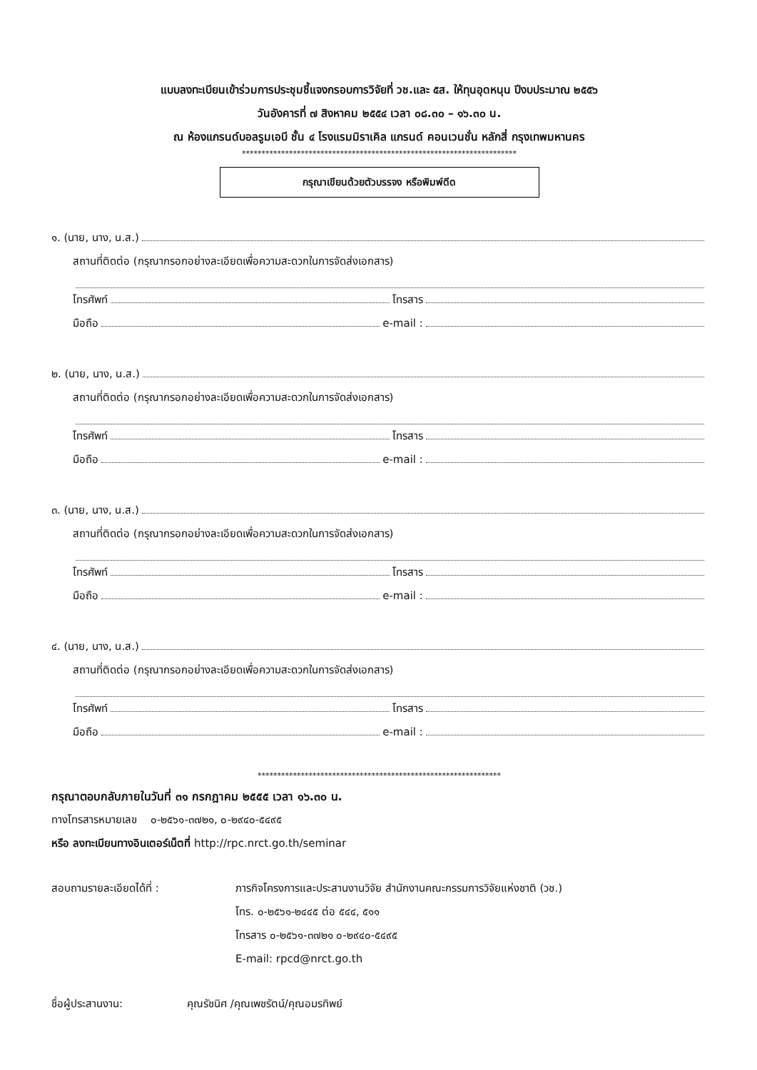แบบลงทะเบียนเข้าร่วมการประชุมชี้แจงกรอบการวิจัยที่ วช.และ ๕ส. ให้ทุนอุดหนุน ปีงบประมาณ ๒๕๕๖
วันอังคารที่ ๗ สิงหาคม ๒๕๕๔ เวลา ๐๘.๓๐ – ๑๖.๓๐ น.
ณ ห้องแกรนด์บอลรูมเอบี ชั้น ๔ โรงแรมมิราเคิล แกรนด์ คอนเวนชั่น หลักสี่ กรุงเทพมหานคร
**********************************************************************
กรุณาเขียนด้วยตัวบรรจง หรือพิมพ์ดีด
๑. (นาย, นาง, น.ส.)
สถานที่ติดต่อ (กรุณากรอกอย่างละเอียดเพื่อความสะดวกในการจัดส่งเอกสาร)
โทรศัพท์ โทรสาร
มือถือ e-mail :
๒. (นาย, นาง, น.ส.)
สถานที่ติดต่อ (กรุณากรอกอย่างละเอียดเพื่อความสะดวกในการจัดส่งเอกสาร)
โทรศัพท์ โทรสาร
มือถือ e-mail :
๓. (นาย, นาง, น.ส.)
สถานที่ติดต่อ (กรุณากรอกอย่างละเอียดเพื่อความสะดวกในการจัดส่งเอกสาร)
โทรศัพท์ โทรสาร
มือถือ e-mail :
๔. (นาย, นาง, น.ส.)
สถานที่ติดต่อ (กรุณากรอกอย่างละเอียดเพื่อความสะดวกในการจัดส่งเอกสาร)
โทรศัพท์ โทรสาร
มือถือ e-mail :
**************************************************************
กรุณาตอบกลับภายในวันที่ ๓๑ กรกฎาคม ๒๕๕๕ เวลา ๑๖.๓๐ น.
ทางโทรสารหมายเลข ๐-๒๕๖๑-๓๗๒๑, ๐-๒๙๔๐-๕๔๙๕
หรือ ลงทะเบียนทางอินเตอร์เน็ตที่ http://rpc.nrct.go.th/seminar
สอบถามรายละเอียดได้ที่ : ภารกิจโครงการและประสานงานวิจัย สำนักงานคณะกรรมการวิจัยแห่งชาติ (วช.)
โทร. ๐-๒๕๖๑-๒๔๔๕ ต่อ ๕๔๔, ๕๑๑
โทรสาร ๐-๒๕๖๑-๓๗๒๑ ๐-๒๙๔๐-๕๔๙๕
E-mail: rpcd@nrct.go.th
ชื่อผู้ประสานงาน: คุณรัชนิศ /คุณเพชรัตน์/คุณอมรทิพย์